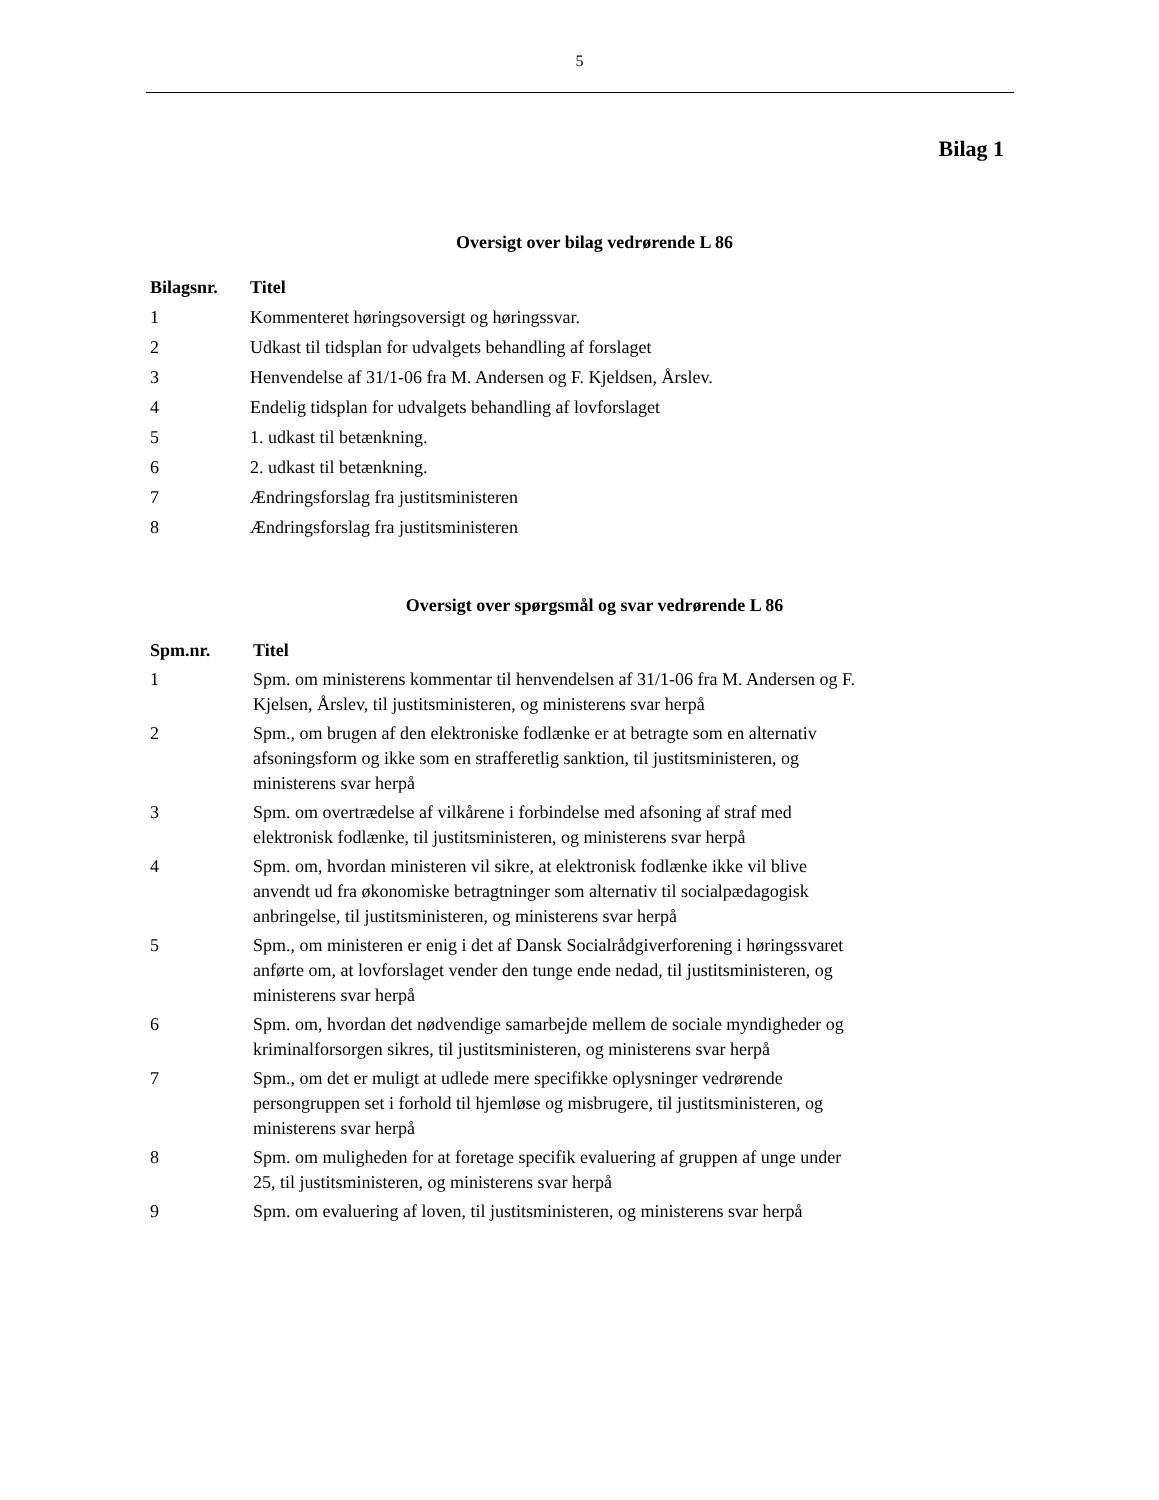5
Bilag 1
Oversigt over bilag vedrørende L 86
| Bilagsnr. | Titel |
| --- | --- |
| 1 | Kommenteret høringsoversigt og høringssvar. |
| 2 | Udkast til tidsplan for udvalgets behandling af forslaget |
| 3 | Henvendelse af 31/1-06 fra M. Andersen og F. Kjeldsen, Årslev. |
| 4 | Endelig tidsplan for udvalgets behandling af lovforslaget |
| 5 | 1. udkast til betænkning. |
| 6 | 2. udkast til betænkning. |
| 7 | Ændringsforslag fra justitsministeren |
| 8 | Ændringsforslag fra justitsministeren |
Oversigt over spørgsmål og svar vedrørende L 86
| Spm.nr. | Titel |
| --- | --- |
| 1 | Spm. om ministerens kommentar til henvendelsen af 31/1-06 fra M. Andersen og F. Kjelsen, Årslev, til justitsministeren, og ministerens svar herpå |
| 2 | Spm., om brugen af den elektroniske fodlænke er at betragte som en alternativ afsoningsform og ikke som en strafferetlig sanktion, til justitsministeren, og ministerens svar herpå |
| 3 | Spm. om overtrædelse af vilkårene i forbindelse med afsoning af straf med elektronisk fodlænke, til justitsministeren, og ministerens svar herpå |
| 4 | Spm. om, hvordan ministeren vil sikre, at elektronisk fodlænke ikke vil blive anvendt ud fra økonomiske betragtninger som alternativ til socialpædagogisk anbringelse, til justitsministeren, og ministerens svar herpå |
| 5 | Spm., om ministeren er enig i det af Dansk Socialrådgiverforening i høringssvaret anførte om, at lovforslaget vender den tunge ende nedad, til justitsministeren, og ministerens svar herpå |
| 6 | Spm. om, hvordan det nødvendige samarbejde mellem de sociale myndigheder og kriminalforsorgen sikres, til justitsministeren, og ministerens svar herpå |
| 7 | Spm., om det er muligt at udlede mere specifikke oplysninger vedrørende persongruppen set i forhold til hjemløse og misbrugere, til justitsministeren, og ministerens svar herpå |
| 8 | Spm. om muligheden for at foretage specifik evaluering af gruppen af unge under 25, til justitsministeren, og ministerens svar herpå |
| 9 | Spm. om evaluering af loven, til justitsministeren, og ministerens svar herpå |